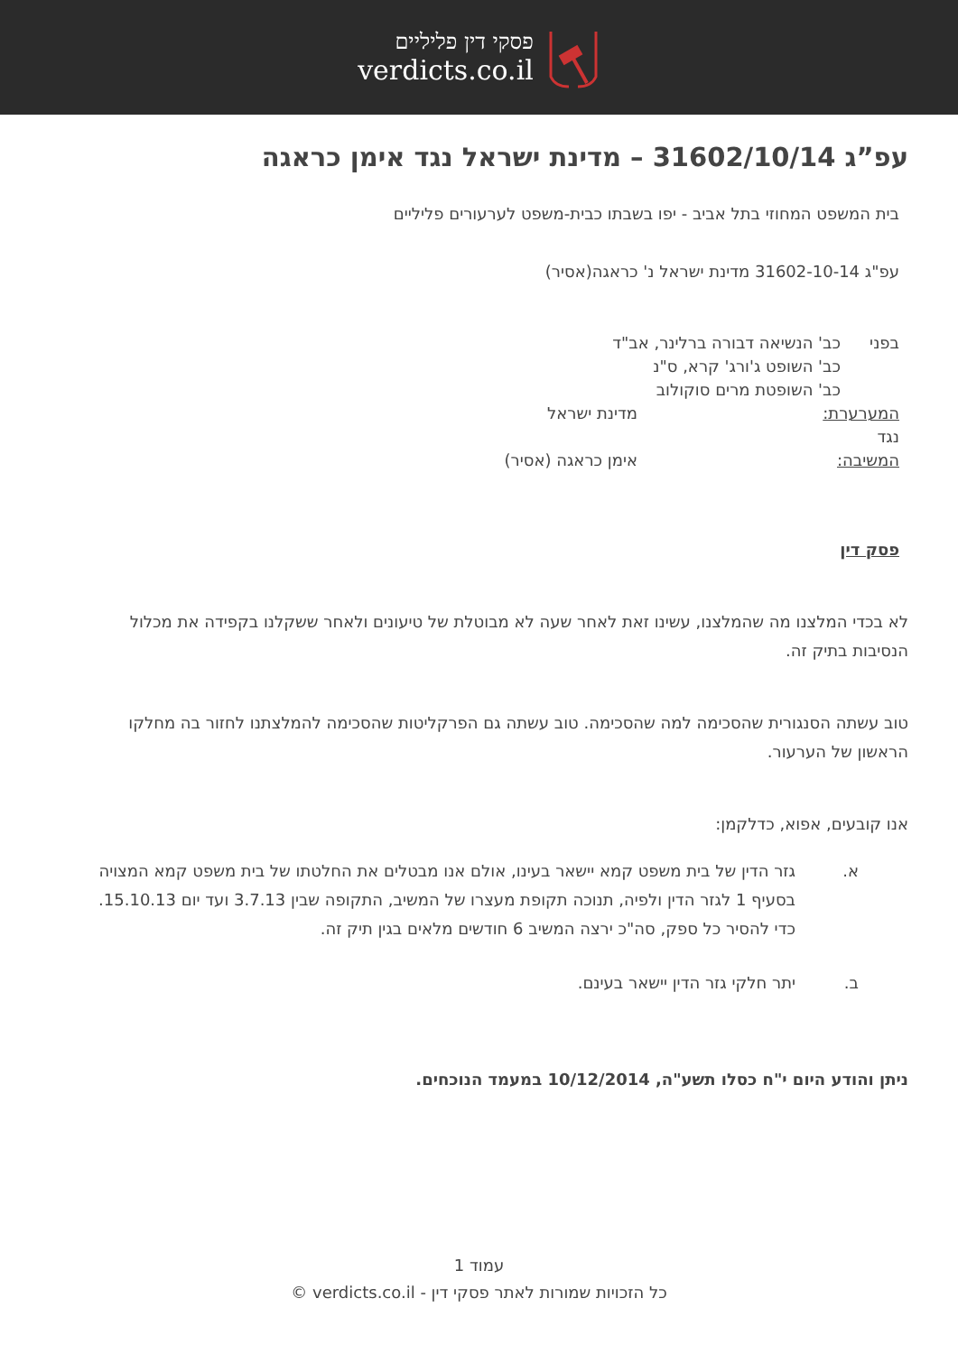פסקי דין פליליים
verdicts.co.il
עפ”ג 31602/10/14 – מדינת ישראל נגד אימן כראגה
בית המשפט המחוזי בתל אביב - יפו בשבתו כבית-משפט לערעורים פליליים
עפ"ג 31602-10-14 מדינת ישראל נ' כראגה(אסיר)
| בפני | כב' הנשיאה דבורה ברלינר, אב"ד | |
| | כב' השופט ג'ורג' קרא, ס"נ | |
| | כב' השופטת מרים סוקולוב | |
| המערערת: | | מדינת ישראל |
| נגד | | |
| המשיבה: | | אימן כראגה (אסיר) |
פסק דין
לא בכדי המלצנו מה שהמלצנו, עשינו זאת לאחר שעה לא מבוטלת של טיעונים ולאחר ששקלנו בקפידה את מכלול הנסיבות בתיק זה.
טוב עשתה הסנגורית שהסכימה למה שהסכימה. טוב עשתה גם הפרקליטות שהסכימה להמלצתנו לחזור בה מחלקו הראשון של הערעור.
אנו קובעים, אפוא, כדלקמן:
א. גזר הדין של בית משפט קמא יישאר בעינו, אולם אנו מבטלים את החלטתו של בית משפט קמא המצויה בסעיף 1 לגזר הדין ולפיה, תנוכה תקופת מעצרו של המשיב, התקופה שבין 3.7.13 ועד יום 15.10.13. כדי להסיר כל ספק, סה"כ ירצה המשיב 6 חודשים מלאים בגין תיק זה.
ב. יתר חלקי גזר הדין יישאר בעינם.
ניתן והודע היום י"ח כסלו תשע"ה, 10/12/2014 במעמד הנוכחים.
עמוד 1
כל הזכויות שמורות לאתר פסקי דין - verdicts.co.il ©